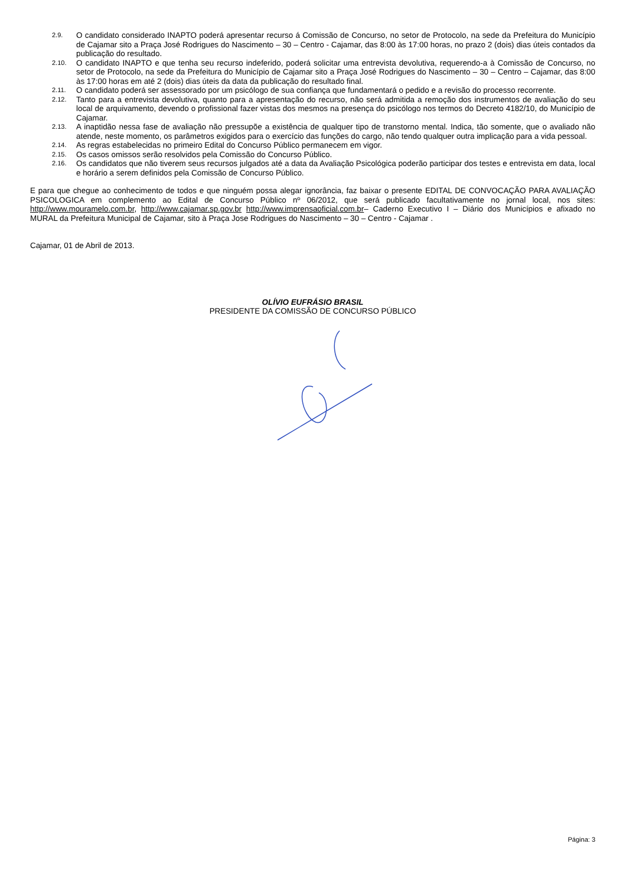2.9. O candidato considerado INAPTO poderá apresentar recurso á Comissão de Concurso, no setor de Protocolo, na sede da Prefeitura do Município de Cajamar sito a Praça José Rodrigues do Nascimento – 30 – Centro - Cajamar, das 8:00 às 17:00 horas, no prazo 2 (dois) dias úteis contados da publicação do resultado.
2.10. O candidato INAPTO e que tenha seu recurso indeferido, poderá solicitar uma entrevista devolutiva, requerendo-a à Comissão de Concurso, no setor de Protocolo, na sede da Prefeitura do Município de Cajamar sito a Praça José Rodrigues do Nascimento – 30 – Centro – Cajamar, das 8:00 às 17:00 horas em até 2 (dois) dias úteis da data da publicação do resultado final.
2.11. O candidato poderá ser assessorado por um psicólogo de sua confiança que fundamentará o pedido e a revisão do processo recorrente.
2.12. Tanto para a entrevista devolutiva, quanto para a apresentação do recurso, não será admitida a remoção dos instrumentos de avaliação do seu local de arquivamento, devendo o profissional fazer vistas dos mesmos na presença do psicólogo nos termos do Decreto 4182/10, do Município de Cajamar.
2.13. A inaptidão nessa fase de avaliação não pressupõe a existência de qualquer tipo de transtorno mental. Indica, tão somente, que o avaliado não atende, neste momento, os parâmetros exigidos para o exercício das funções do cargo, não tendo qualquer outra implicação para a vida pessoal.
2.14. As regras estabelecidas no primeiro Edital do Concurso Público permanecem em vigor.
2.15. Os casos omissos serão resolvidos pela Comissão do Concurso Público.
2.16. Os candidatos que não tiverem seus recursos julgados até a data da Avaliação Psicológica poderão participar dos testes e entrevista em data, local e horário a serem definidos pela Comissão de Concurso Público.
E para que chegue ao conhecimento de todos e que ninguém possa alegar ignorância, faz baixar o presente EDITAL DE CONVOCAÇÃO PARA AVALIAÇÃO PSICOLOGICA em complemento ao Edital de Concurso Público nº 06/2012, que será publicado facultativamente no jornal local, nos sites: http://www.mouramelo.com.br, http://www.cajamar.sp.gov.br http://www.imprensaoficial.com.br– Caderno Executivo I – Diário dos Municípios e afixado no MURAL da Prefeitura Municipal de Cajamar, sito à Praça Jose Rodrigues do Nascimento – 30 – Centro - Cajamar .
Cajamar, 01 de Abril de 2013.
OLÍVIO EUFRÁSIO BRASIL
PRESIDENTE DA COMISSÃO DE CONCURSO PÚBLICO
Página: 3